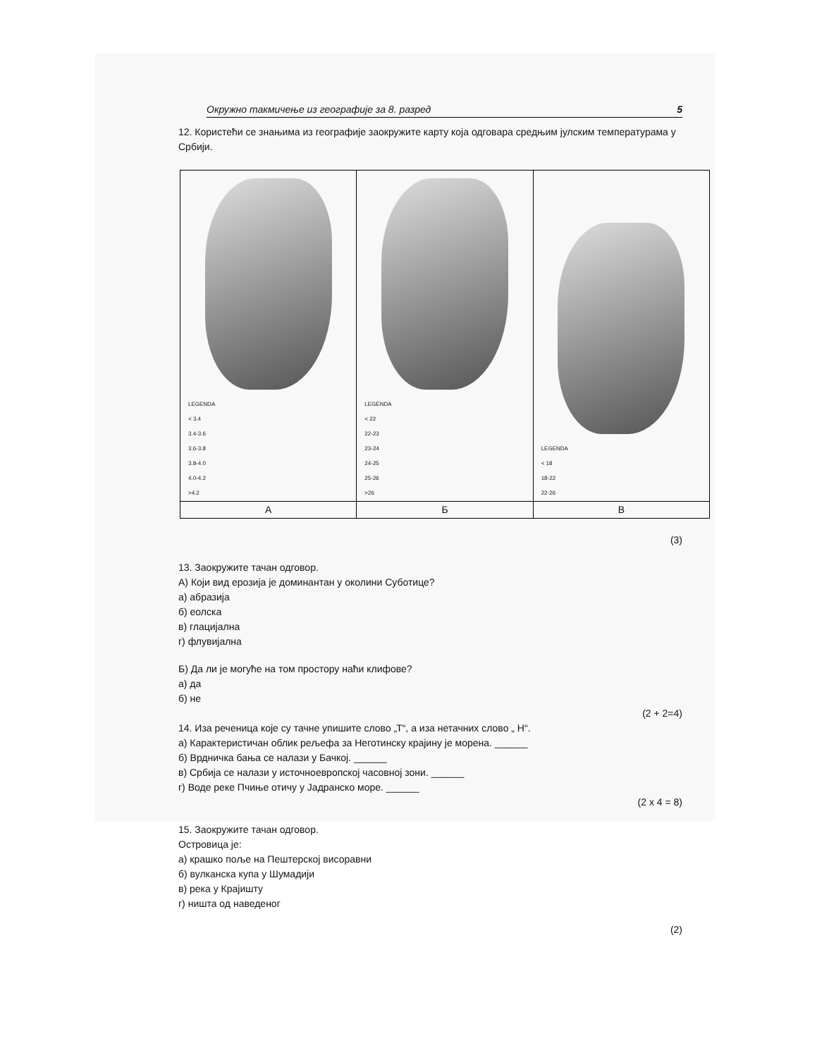Окружно такмичење из географије за 8. разред 5
12. Користећи се знањима из географије заокружите карту која одговара средњим јулским температурама у Србији.
| LEGENDA < 3.4 3.4-3.6 3.6-3.8 3.8-4.0 4.0-4.2 >4.2 | LEGENDA < 22 22-23 23-24 24-25 25-26 >26 | LEGENDA < 18 18-22 22-26 |
| А | Б | В |
(3)
13. Заокружите тачан одговор.
А) Који вид ерозија је доминантан у околини Суботице?
а) абразија
б) еолска
в) глацијална
г) флувијална
Б) Да ли је могуће на том простору наћи клифове?
а) да
б) не
(2 + 2=4)
14. Иза реченица које су тачне упишите слово „Т“, а иза нетачних слово „ Н“.
а) Карактеристичан облик рељефа за Неготинску крајину је морена. ______
б) Врдничка бања се налази у Бачкој. ______
в) Србија се налази у источноевропској часовној зони. ______
г) Воде реке Пчиње отичу у Јадранско море. ______
(2 x 4 = 8)
15. Заокружите тачан одговор.
Островица је:
а) крашко поље на Пештерској висоравни
б) вулканска купа у Шумадији
в) река у Крајишту
г) ништа од наведеног
(2)